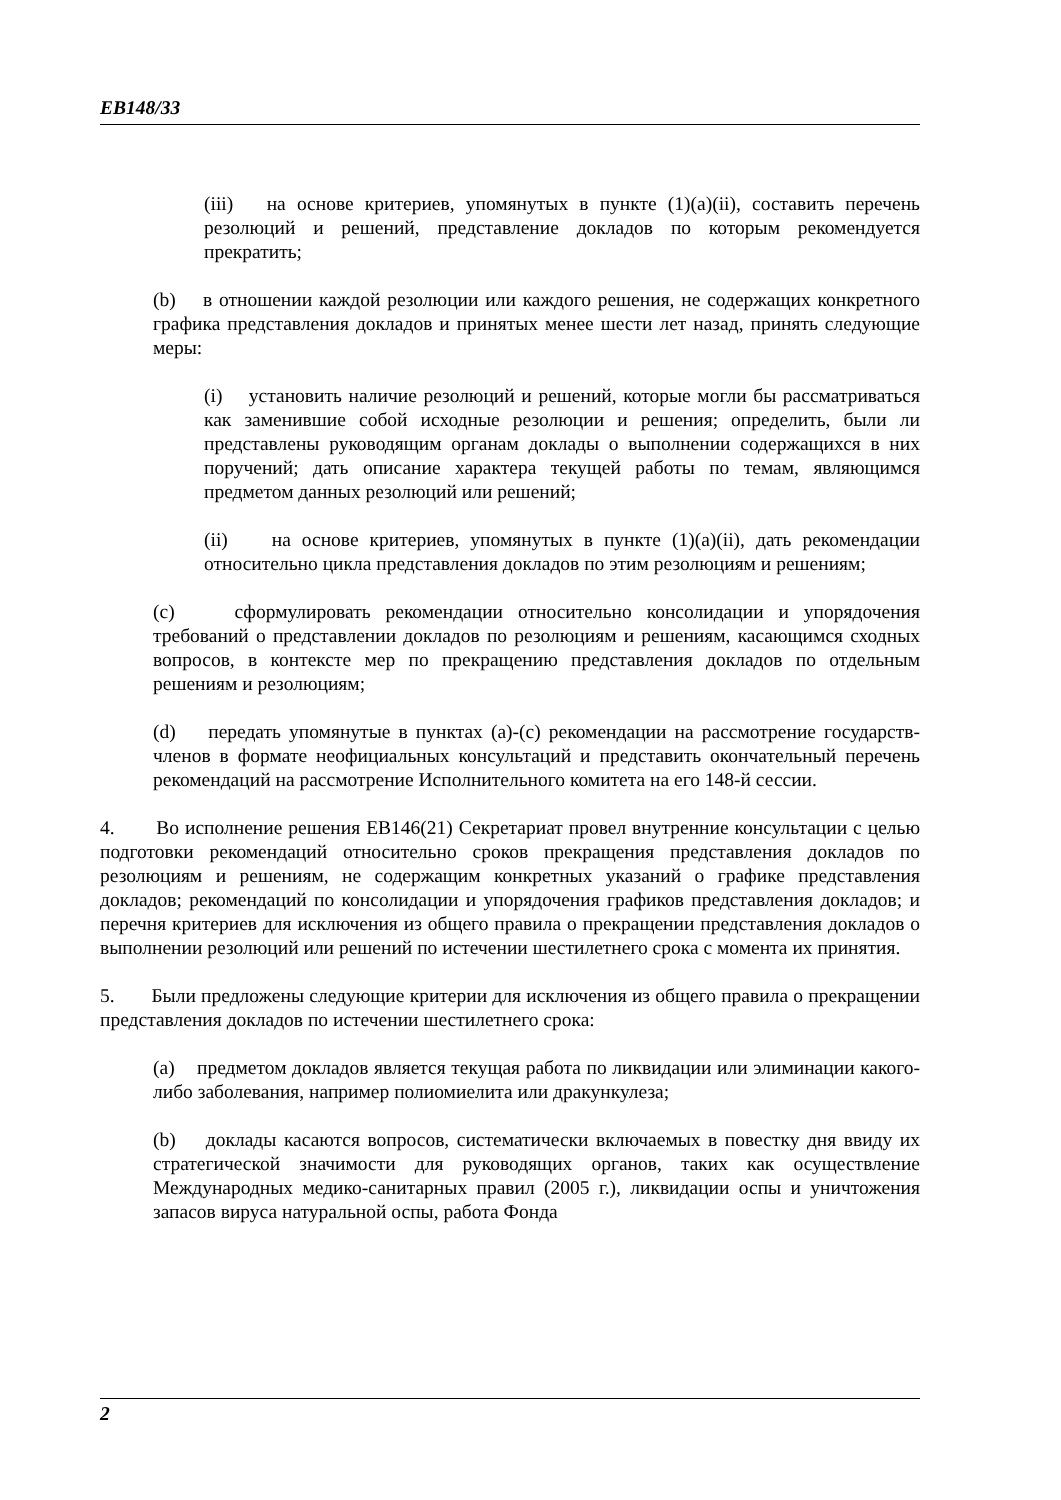EB148/33
(iii) на основе критериев, упомянутых в пункте (1)(a)(ii), составить перечень резолюций и решений, представление докладов по которым рекомендуется прекратить;
(b) в отношении каждой резолюции или каждого решения, не содержащих конкретного графика представления докладов и принятых менее шести лет назад, принять следующие меры:
(i) установить наличие резолюций и решений, которые могли бы рассматриваться как заменившие собой исходные резолюции и решения; определить, были ли представлены руководящим органам доклады о выполнении содержащихся в них поручений; дать описание характера текущей работы по темам, являющимся предметом данных резолюций или решений;
(ii) на основе критериев, упомянутых в пункте (1)(a)(ii), дать рекомендации относительно цикла представления докладов по этим резолюциям и решениям;
(c) сформулировать рекомендации относительно консолидации и упорядочения требований о представлении докладов по резолюциям и решениям, касающимся сходных вопросов, в контексте мер по прекращению представления докладов по отдельным решениям и резолюциям;
(d) передать упомянутые в пунктах (a)-(c) рекомендации на рассмотрение государств-членов в формате неофициальных консультаций и представить окончательный перечень рекомендаций на рассмотрение Исполнительного комитета на его 148-й сессии.
4. Во исполнение решения EB146(21) Секретариат провел внутренние консультации с целью подготовки рекомендаций относительно сроков прекращения представления докладов по резолюциям и решениям, не содержащим конкретных указаний о графике представления докладов; рекомендаций по консолидации и упорядочения графиков представления докладов; и перечня критериев для исключения из общего правила о прекращении представления докладов о выполнении резолюций или решений по истечении шестилетнего срока с момента их принятия.
5. Были предложены следующие критерии для исключения из общего правила о прекращении представления докладов по истечении шестилетнего срока:
(a) предметом докладов является текущая работа по ликвидации или элиминации какого-либо заболевания, например полиомиелита или дракункулеза;
(b) доклады касаются вопросов, систематически включаемых в повестку дня ввиду их стратегической значимости для руководящих органов, таких как осуществление Международных медико-санитарных правил (2005 г.), ликвидации оспы и уничтожения запасов вируса натуральной оспы, работа Фонда
2